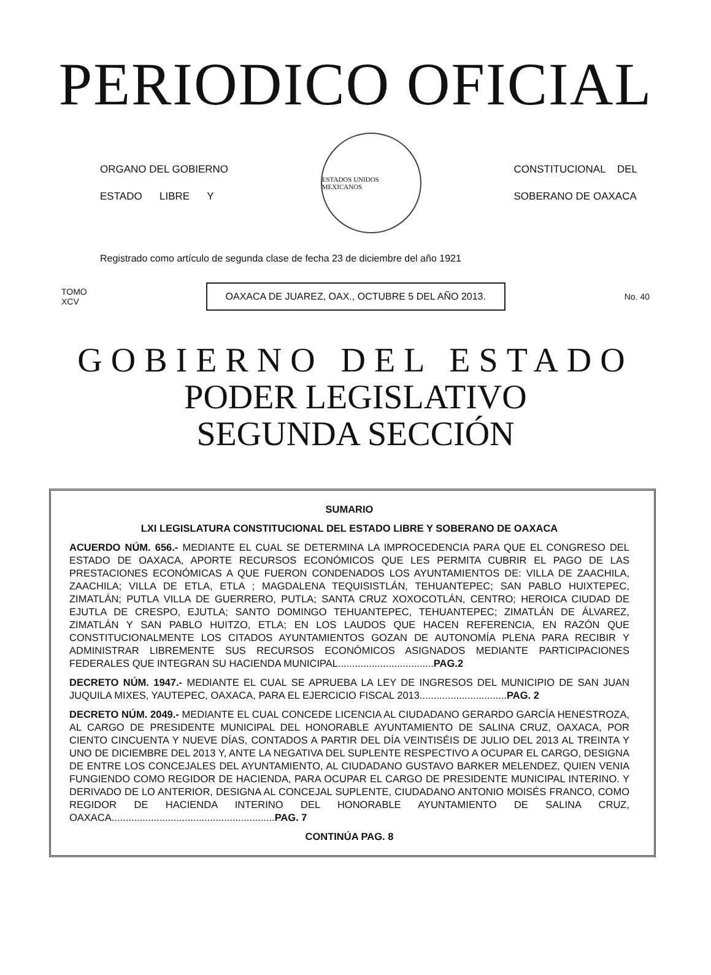PERIODICO OFICIAL
ORGANO DEL GOBIERNO
ESTADO LIBRE Y
ESTADOS UNIDOS MEXICANOS
CONSTITUCIONAL DEL
SOBERANO DE OAXACA
Registrado como artículo de segunda clase de fecha 23 de diciembre del año 1921
TOMO
XCV
OAXACA DE JUAREZ, OAX., OCTUBRE 5 DEL AÑO 2013.
No. 40
GOBIERNO DEL ESTADO
PODER LEGISLATIVO
SEGUNDA SECCIÓN
SUMARIO
LXI LEGISLATURA CONSTITUCIONAL DEL ESTADO LIBRE Y SOBERANO DE OAXACA
ACUERDO NÚM. 656.- MEDIANTE EL CUAL SE DETERMINA LA IMPROCEDENCIA PARA QUE EL CONGRESO DEL ESTADO DE OAXACA, APORTE RECURSOS ECONÓMICOS QUE LES PERMITA CUBRIR EL PAGO DE LAS PRESTACIONES ECONÓMICAS A QUE FUERON CONDENADOS LOS AYUNTAMIENTOS DE: VILLA DE ZAACHILA, ZAACHILA; VILLA DE ETLA, ETLA ; MAGDALENA TEQUISISTLÁN, TEHUANTEPEC; SAN PABLO HUIXTEPEC, ZIMATLÁN; PUTLA VILLA DE GUERRERO, PUTLA; SANTA CRUZ XOXOCOTLÁN, CENTRO; HEROICA CIUDAD DE EJUTLA DE CRESPO, EJUTLA; SANTO DOMINGO TEHUANTEPEC, TEHUANTEPEC; ZIMATLÁN DE ÁLVAREZ, ZIMATLÁN Y SAN PABLO HUITZO, ETLA; EN LOS LAUDOS QUE HACEN REFERENCIA, EN RAZÓN QUE CONSTITUCIONALMENTE LOS CITADOS AYUNTAMIENTOS GOZAN DE AUTONOMÍA PLENA PARA RECIBIR Y ADMINISTRAR LIBREMENTE SUS RECURSOS ECONÓMICOS ASIGNADOS MEDIANTE PARTICIPACIONES FEDERALES QUE INTEGRAN SU HACIENDA MUNICIPAL..................................PAG.2
DECRETO NÚM. 1947.- MEDIANTE EL CUAL SE APRUEBA LA LEY DE INGRESOS DEL MUNICIPIO DE SAN JUAN JUQUILA MIXES, YAUTEPEC, OAXACA, PARA EL EJERCICIO FISCAL 2013...............................PAG. 2
DECRETO NÚM. 2049.- MEDIANTE EL CUAL CONCEDE LICENCIA AL CIUDADANO GERARDO GARCÍA HENESTROZA, AL CARGO DE PRESIDENTE MUNICIPAL DEL HONORABLE AYUNTAMIENTO DE SALINA CRUZ, OAXACA, POR CIENTO CINCUENTA Y NUEVE DÍAS, CONTADOS A PARTIR DEL DÍA VEINTISÉIS DE JULIO DEL 2013 AL TREINTA Y UNO DE DICIEMBRE DEL 2013 Y, ANTE LA NEGATIVA DEL SUPLENTE RESPECTIVO A OCUPAR EL CARGO, DESIGNA DE ENTRE LOS CONCEJALES DEL AYUNTAMIENTO, AL CIUDADANO GUSTAVO BARKER MELENDEZ, QUIEN VENIA FUNGIENDO COMO REGIDOR DE HACIENDA, PARA OCUPAR EL CARGO DE PRESIDENTE MUNICIPAL INTERINO. Y DERIVADO DE LO ANTERIOR, DESIGNA AL CONCEJAL SUPLENTE, CIUDADANO ANTONIO MOISÉS FRANCO, COMO REGIDOR DE HACIENDA INTERINO DEL HONORABLE AYUNTAMIENTO DE SALINA CRUZ, OAXACA..........................................................PAG. 7
CONTINÚA PAG. 8